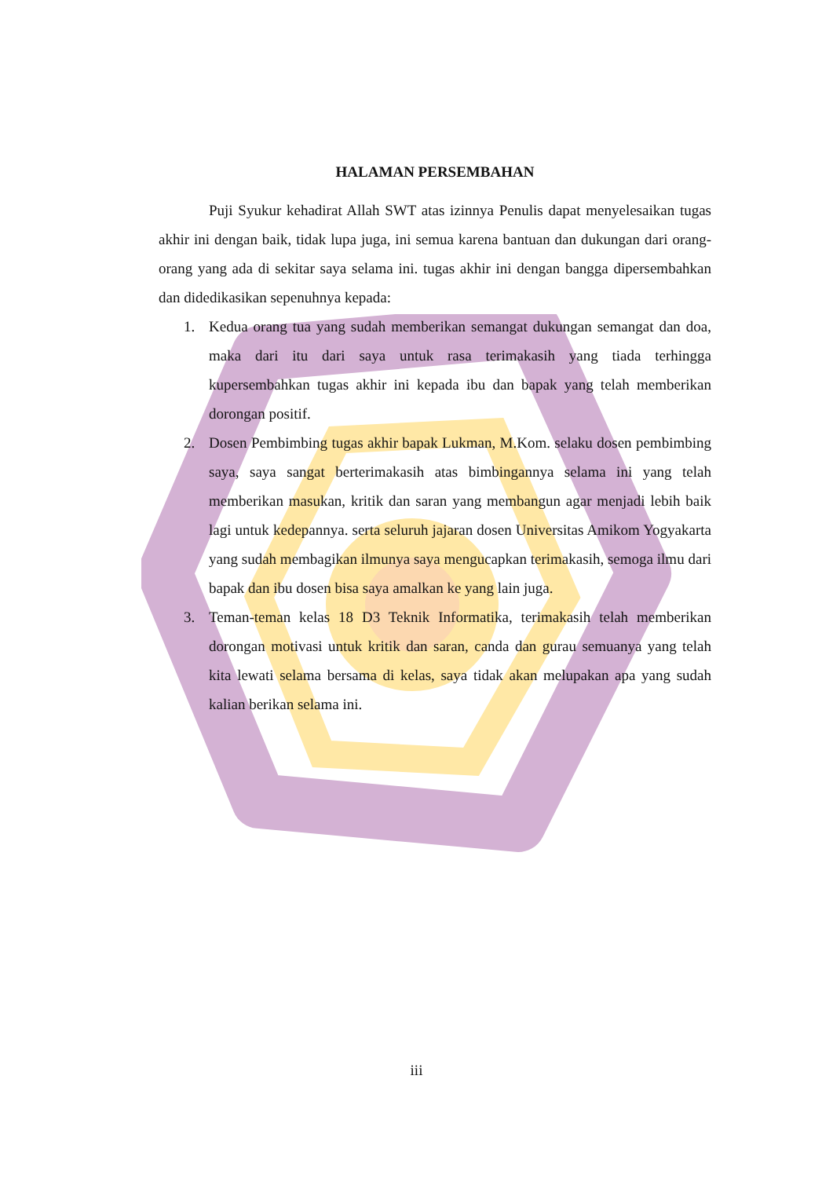HALAMAN PERSEMBAHAN
Puji Syukur kehadirat Allah SWT atas izinnya Penulis dapat menyelesaikan tugas akhir ini dengan baik, tidak lupa juga, ini semua karena bantuan dan dukungan dari orang-orang yang ada di sekitar saya selama ini. tugas akhir ini dengan bangga dipersembahkan dan didedikasikan sepenuhnya kepada:
1. Kedua orang tua yang sudah memberikan semangat dukungan semangat dan doa, maka dari itu dari saya untuk rasa terimakasih yang tiada terhingga kupersembahkan tugas akhir ini kepada ibu dan bapak yang telah memberikan dorongan positif.
2. Dosen Pembimbing tugas akhir bapak Lukman, M.Kom. selaku dosen pembimbing saya, saya sangat berterimakasih atas bimbingannya selama ini yang telah memberikan masukan, kritik dan saran yang membangun agar menjadi lebih baik lagi untuk kedepannya. serta seluruh jajaran dosen Universitas Amikom Yogyakarta yang sudah membagikan ilmunya saya mengucapkan terimakasih, semoga ilmu dari bapak dan ibu dosen bisa saya amalkan ke yang lain juga.
3. Teman-teman kelas 18 D3 Teknik Informatika, terimakasih telah memberikan dorongan motivasi untuk kritik dan saran, canda dan gurau semuanya yang telah kita lewati selama bersama di kelas, saya tidak akan melupakan apa yang sudah kalian berikan selama ini.
iii